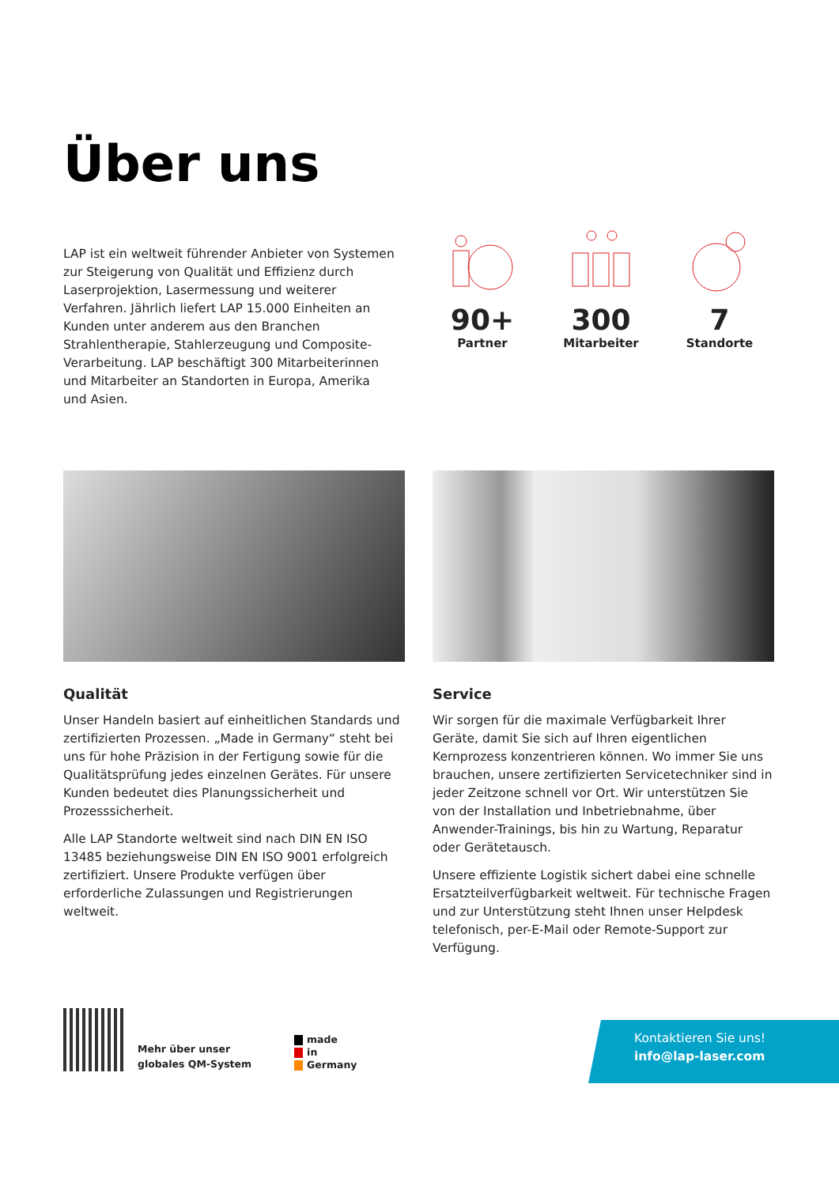Über uns
LAP ist ein weltweit führender Anbieter von Systemen zur Steigerung von Qualität und Effizienz durch Laserprojektion, Lasermessung und weiterer Verfahren. Jährlich liefert LAP 15.000 Einheiten an Kunden unter anderem aus den Branchen Strahlentherapie, Stahlerzeugung und Composite-Verarbeitung. LAP beschäftigt 300 Mitarbeiterinnen und Mitarbeiter an Standorten in Europa, Amerika und Asien.
90+
Partner
300
Mitarbeiter
7
Standorte
Qualität
Unser Handeln basiert auf einheitlichen Standards und zertifizierten Prozessen. „Made in Germany“ steht bei uns für hohe Präzision in der Fertigung sowie für die Qualitätsprüfung jedes einzelnen Gerätes. Für unsere Kunden bedeutet dies Planungssicherheit und Prozesssicherheit.
Alle LAP Standorte weltweit sind nach DIN EN ISO 13485 beziehungsweise DIN EN ISO 9001 erfolgreich zertifiziert. Unsere Produkte verfügen über erforderliche Zulassungen und Registrierungen weltweit.
Service
Wir sorgen für die maximale Verfügbarkeit Ihrer Geräte, damit Sie sich auf Ihren eigentlichen Kernprozess konzentrieren können. Wo immer Sie uns brauchen, unsere zertifizierten Servicetechniker sind in jeder Zeitzone schnell vor Ort. Wir unterstützen Sie von der Installation und Inbetriebnahme, über Anwender-Trainings, bis hin zu Wartung, Reparatur oder Gerätetausch.
Unsere effiziente Logistik sichert dabei eine schnelle Ersatzteilverfügbarkeit weltweit. Für technische Fragen und zur Unterstützung steht Ihnen unser Helpdesk telefonisch, per-E-Mail oder Remote-Support zur Verfügung.
Mehr über unser
globales QM-System
made
in
Germany
Kontaktieren Sie uns!
info@lap-laser.com